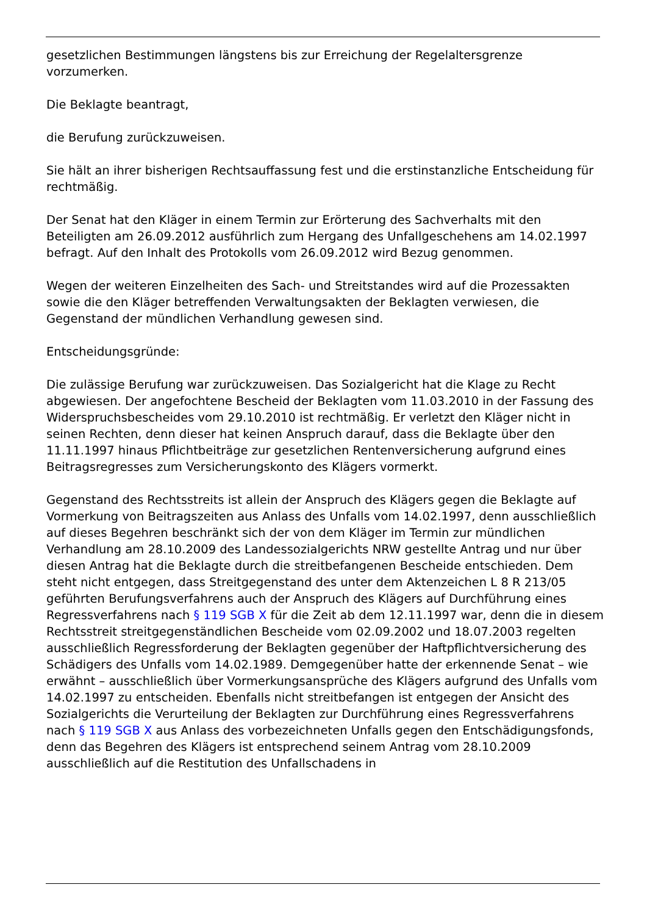gesetzlichen Bestimmungen längstens bis zur Erreichung der Regelaltersgrenze vorzumerken.
Die Beklagte beantragt,
die Berufung zurückzuweisen.
Sie hält an ihrer bisherigen Rechtsauffassung fest und die erstinstanzliche Entscheidung für rechtmäßig.
Der Senat hat den Kläger in einem Termin zur Erörterung des Sachverhalts mit den Beteiligten am 26.09.2012 ausführlich zum Hergang des Unfallgeschehens am 14.02.1997 befragt. Auf den Inhalt des Protokolls vom 26.09.2012 wird Bezug genommen.
Wegen der weiteren Einzelheiten des Sach- und Streitstandes wird auf die Prozessakten sowie die den Kläger betreffenden Verwaltungsakten der Beklagten verwiesen, die Gegenstand der mündlichen Verhandlung gewesen sind.
Entscheidungsgründe:
Die zulässige Berufung war zurückzuweisen. Das Sozialgericht hat die Klage zu Recht abgewiesen. Der angefochtene Bescheid der Beklagten vom 11.03.2010 in der Fassung des Widerspruchsbescheides vom 29.10.2010 ist rechtmäßig. Er verletzt den Kläger nicht in seinen Rechten, denn dieser hat keinen Anspruch darauf, dass die Beklagte über den 11.11.1997 hinaus Pflichtbeiträge zur gesetzlichen Rentenversicherung aufgrund eines Beitragsregresses zum Versicherungskonto des Klägers vormerkt.
Gegenstand des Rechtsstreits ist allein der Anspruch des Klägers gegen die Beklagte auf Vormerkung von Beitragszeiten aus Anlass des Unfalls vom 14.02.1997, denn ausschließlich auf dieses Begehren beschränkt sich der von dem Kläger im Termin zur mündlichen Verhandlung am 28.10.2009 des Landessozialgerichts NRW gestellte Antrag und nur über diesen Antrag hat die Beklagte durch die streitbefangenen Bescheide entschieden. Dem steht nicht entgegen, dass Streitgegenstand des unter dem Aktenzeichen L 8 R 213/05 geführten Berufungsverfahrens auch der Anspruch des Klägers auf Durchführung eines Regressverfahrens nach § 119 SGB X für die Zeit ab dem 12.11.1997 war, denn die in diesem Rechtsstreit streitgegenständlichen Bescheide vom 02.09.2002 und 18.07.2003 regelten ausschließlich Regressforderung der Beklagten gegenüber der Haftpflichtversicherung des Schädigers des Unfalls vom 14.02.1989. Demgegenüber hatte der erkennende Senat – wie erwähnt – ausschließlich über Vormerkungsansprüche des Klägers aufgrund des Unfalls vom 14.02.1997 zu entscheiden. Ebenfalls nicht streitbefangen ist entgegen der Ansicht des Sozialgerichts die Verurteilung der Beklagten zur Durchführung eines Regressverfahrens nach § 119 SGB X aus Anlass des vorbezeichneten Unfalls gegen den Entschädigungsfonds, denn das Begehren des Klägers ist entsprechend seinem Antrag vom 28.10.2009 ausschließlich auf die Restitution des Unfallschadens in